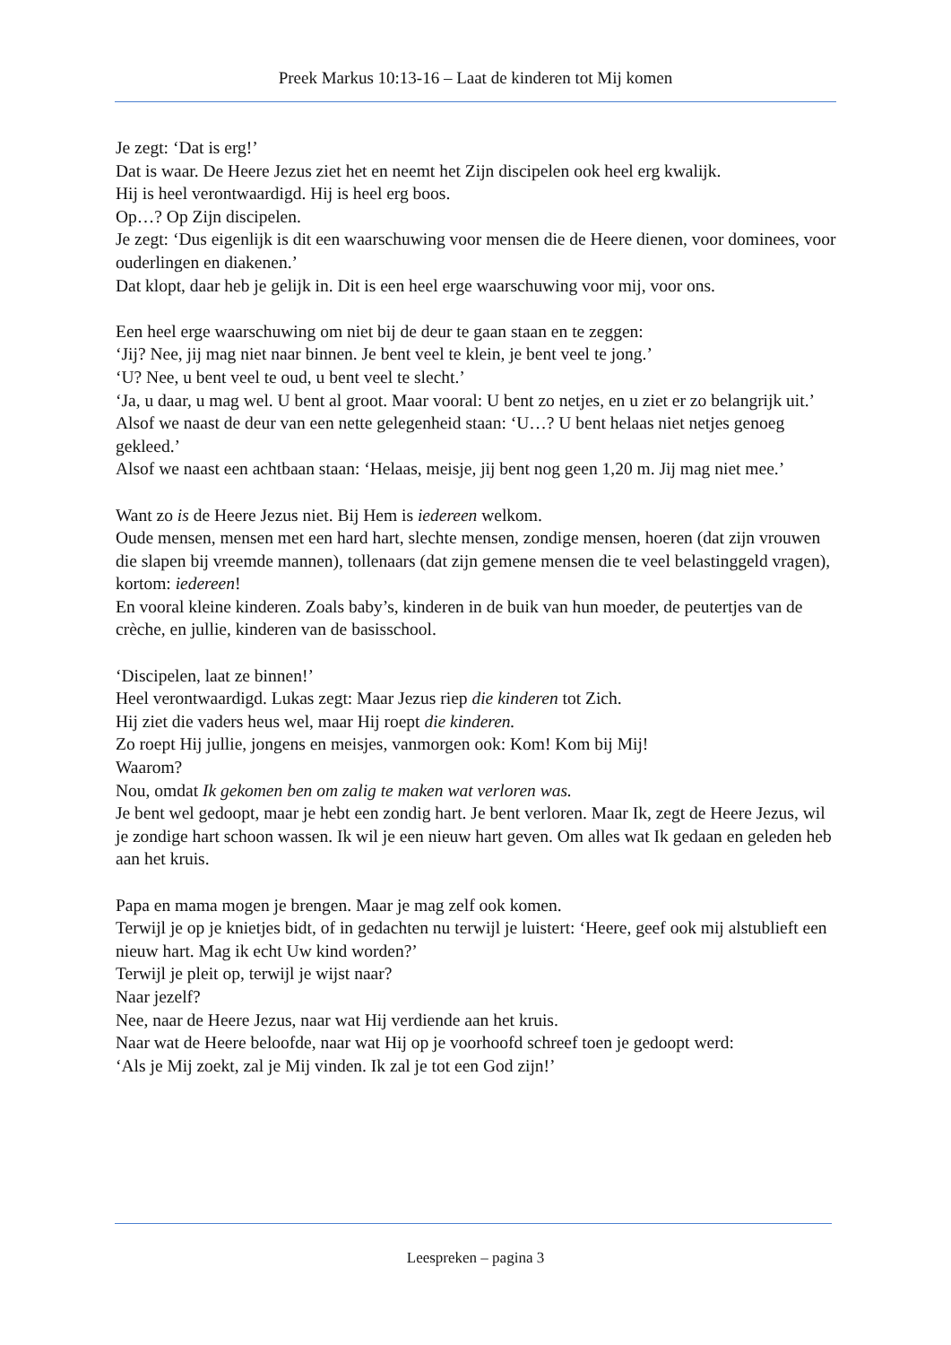Preek Markus 10:13-16 – Laat de kinderen tot Mij komen
Je zegt: ‘Dat is erg!’
Dat is waar. De Heere Jezus ziet het en neemt het Zijn discipelen ook heel erg kwalijk.
Hij is heel verontwaardigd. Hij is heel erg boos.
Op…? Op Zijn discipelen.
Je zegt: ‘Dus eigenlijk is dit een waarschuwing voor mensen die de Heere dienen, voor dominees, voor ouderlingen en diakenen.’
Dat klopt, daar heb je gelijk in. Dit is een heel erge waarschuwing voor mij, voor ons.
Een heel erge waarschuwing om niet bij de deur te gaan staan en te zeggen:
‘Jij? Nee, jij mag niet naar binnen. Je bent veel te klein, je bent veel te jong.’
‘U? Nee, u bent veel te oud, u bent veel te slecht.’
‘Ja, u daar, u mag wel. U bent al groot. Maar vooral: U bent zo netjes, en u ziet er zo belangrijk uit.’
Alsof we naast de deur van een nette gelegenheid staan: ‘U…? U bent helaas niet netjes genoeg gekleed.’
Alsof we naast een achtbaan staan: ‘Helaas, meisje, jij bent nog geen 1,20 m. Jij mag niet mee.’
Want zo is de Heere Jezus niet. Bij Hem is iedereen welkom.
Oude mensen, mensen met een hard hart, slechte mensen, zondige mensen, hoeren (dat zijn vrouwen die slapen bij vreemde mannen), tollenaars (dat zijn gemene mensen die te veel belastinggeld vragen), kortom: iedereen!
En vooral kleine kinderen. Zoals baby’s, kinderen in de buik van hun moeder, de peutertjes van de crèche, en jullie, kinderen van de basisschool.
‘Discipelen, laat ze binnen!’
Heel verontwaardigd. Lukas zegt: Maar Jezus riep die kinderen tot Zich.
Hij ziet die vaders heus wel, maar Hij roept die kinderen.
Zo roept Hij jullie, jongens en meisjes, vanmorgen ook: Kom! Kom bij Mij!
Waarom?
Nou, omdat Ik gekomen ben om zalig te maken wat verloren was.
Je bent wel gedoopt, maar je hebt een zondig hart. Je bent verloren. Maar Ik, zegt de Heere Jezus, wil je zondige hart schoon wassen. Ik wil je een nieuw hart geven. Om alles wat Ik gedaan en geleden heb aan het kruis.
Papa en mama mogen je brengen. Maar je mag zelf ook komen.
Terwijl je op je knietjes bidt, of in gedachten nu terwijl je luistert: ‘Heere, geef ook mij alstublieft een nieuw hart. Mag ik echt Uw kind worden?’
Terwijl je pleit op, terwijl je wijst naar?
Naar jezelf?
Nee, naar de Heere Jezus, naar wat Hij verdiende aan het kruis.
Naar wat de Heere beloofde, naar wat Hij op je voorhoofd schreef toen je gedoopt werd:
‘Als je Mij zoekt, zal je Mij vinden. Ik zal je tot een God zijn!’
Leespreken – pagina 3